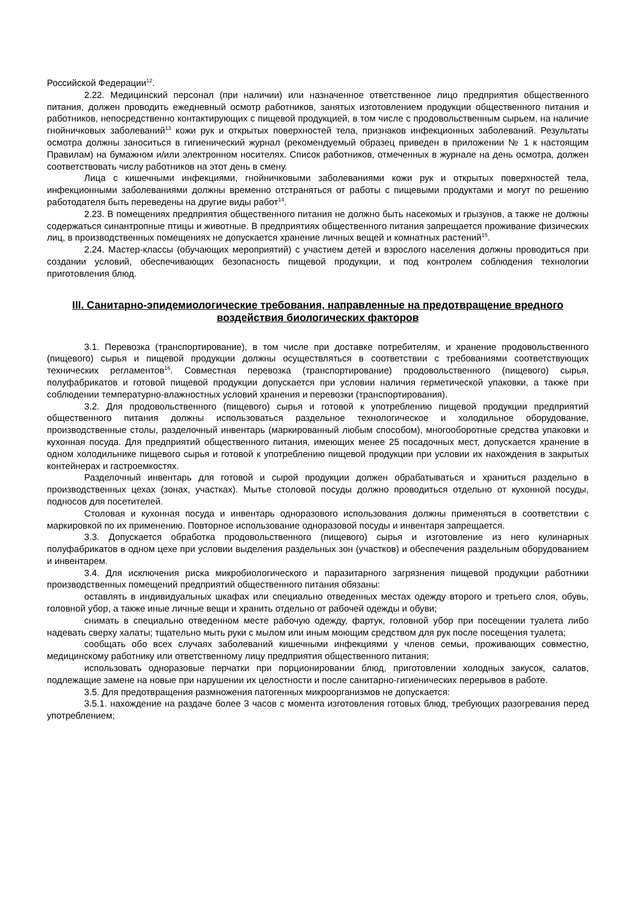Российской Федерации<sup>12</sup>.
2.22. Медицинский персонал (при наличии) или назначенное ответственное лицо предприятия общественного питания, должен проводить ежедневный осмотр работников, занятых изготовлением продукции общественного питания и работников, непосредственно контактирующих с пищевой продукцией, в том числе с продовольственным сырьем, на наличие гнойничковых заболеваний<sup>13</sup> кожи рук и открытых поверхностей тела, признаков инфекционных заболеваний. Результаты осмотра должны заноситься в гигиенический журнал (рекомендуемый образец приведен в приложении № 1 к настоящим Правилам) на бумажном и/или электронном носителях. Список работников, отмеченных в журнале на день осмотра, должен соответствовать числу работников на этот день в смену.
Лица с кишечными инфекциями, гнойничковыми заболеваниями кожи рук и открытых поверхностей тела, инфекционными заболеваниями должны временно отстраняться от работы с пищевыми продуктами и могут по решению работодателя быть переведены на другие виды работ<sup>14</sup>.
2.23. В помещениях предприятия общественного питания не должно быть насекомых и грызунов, а также не должны содержаться синантропные птицы и животные. В предприятиях общественного питания запрещается проживание физических лиц, в производственных помещениях не допускается хранение личных вещей и комнатных растений<sup>15</sup>.
2.24. Мастер-классы (обучающих мероприятий) с участием детей и взрослого населения должны проводиться при создании условий, обеспечивающих безопасность пищевой продукции, и под контролем соблюдения технологии приготовления блюд.
III. Санитарно-эпидемиологические требования, направленные на предотвращение вредного воздействия биологических факторов
3.1. Перевозка (транспортирование), в том числе при доставке потребителям, и хранение продовольственного (пищевого) сырья и пищевой продукции должны осуществляться в соответствии с требованиями соответствующих технических регламентов<sup>16</sup>. Совместная перевозка (транспортирование) продовольственного (пищевого) сырья, полуфабрикатов и готовой пищевой продукции допускается при условии наличия герметической упаковки, а также при соблюдении температурно-влажностных условий хранения и перевозки (транспортирования).
3.2. Для продовольственного (пищевого) сырья и готовой к употреблению пищевой продукции предприятий общественного питания должны использоваться раздельное технологическое и холодильное оборудование, производственные столы, разделочный инвентарь (маркированный любым способом), многооборотные средства упаковки и кухонная посуда. Для предприятий общественного питания, имеющих менее 25 посадочных мест, допускается хранение в одном холодильнике пищевого сырья и готовой к употреблению пищевой продукции при условии их нахождения в закрытых контейнерах и гастроемкостях.
Разделочный инвентарь для готовой и сырой продукции должен обрабатываться и храниться раздельно в производственных цехах (зонах, участках). Мытье столовой посуды должно проводиться отдельно от кухонной посуды, подносов для посетителей.
Столовая и кухонная посуда и инвентарь одноразового использования должны применяться в соответствии с маркировкой по их применению. Повторное использование одноразовой посуды и инвентаря запрещается.
3.3. Допускается обработка продовольственного (пищевого) сырья и изготовление из него кулинарных полуфабрикатов в одном цехе при условии выделения раздельных зон (участков) и обеспечения раздельным оборудованием и инвентарем.
3.4. Для исключения риска микробиологического и паразитарного загрязнения пищевой продукции работники производственных помещений предприятий общественного питания обязаны:
оставлять в индивидуальных шкафах или специально отведенных местах одежду второго и третьего слоя, обувь, головной убор, а также иные личные вещи и хранить отдельно от рабочей одежды и обуви;
снимать в специально отведенном месте рабочую одежду, фартук, головной убор при посещении туалета либо надевать сверху халаты; тщательно мыть руки с мылом или иным моющим средством для рук после посещения туалета;
сообщать обо всех случаях заболеваний кишечными инфекциями у членов семьи, проживающих совместно, медицинскому работнику или ответственному лицу предприятия общественного питания;
использовать одноразовые перчатки при порционировании блюд, приготовлении холодных закусок, салатов, подлежащие замене на новые при нарушении их целостности и после санитарно-гигиенических перерывов в работе.
3.5. Для предотвращения размножения патогенных микроорганизмов не допускается:
3.5.1. нахождение на раздаче более 3 часов с момента изготовления готовых блюд, требующих разогревания перед употреблением;